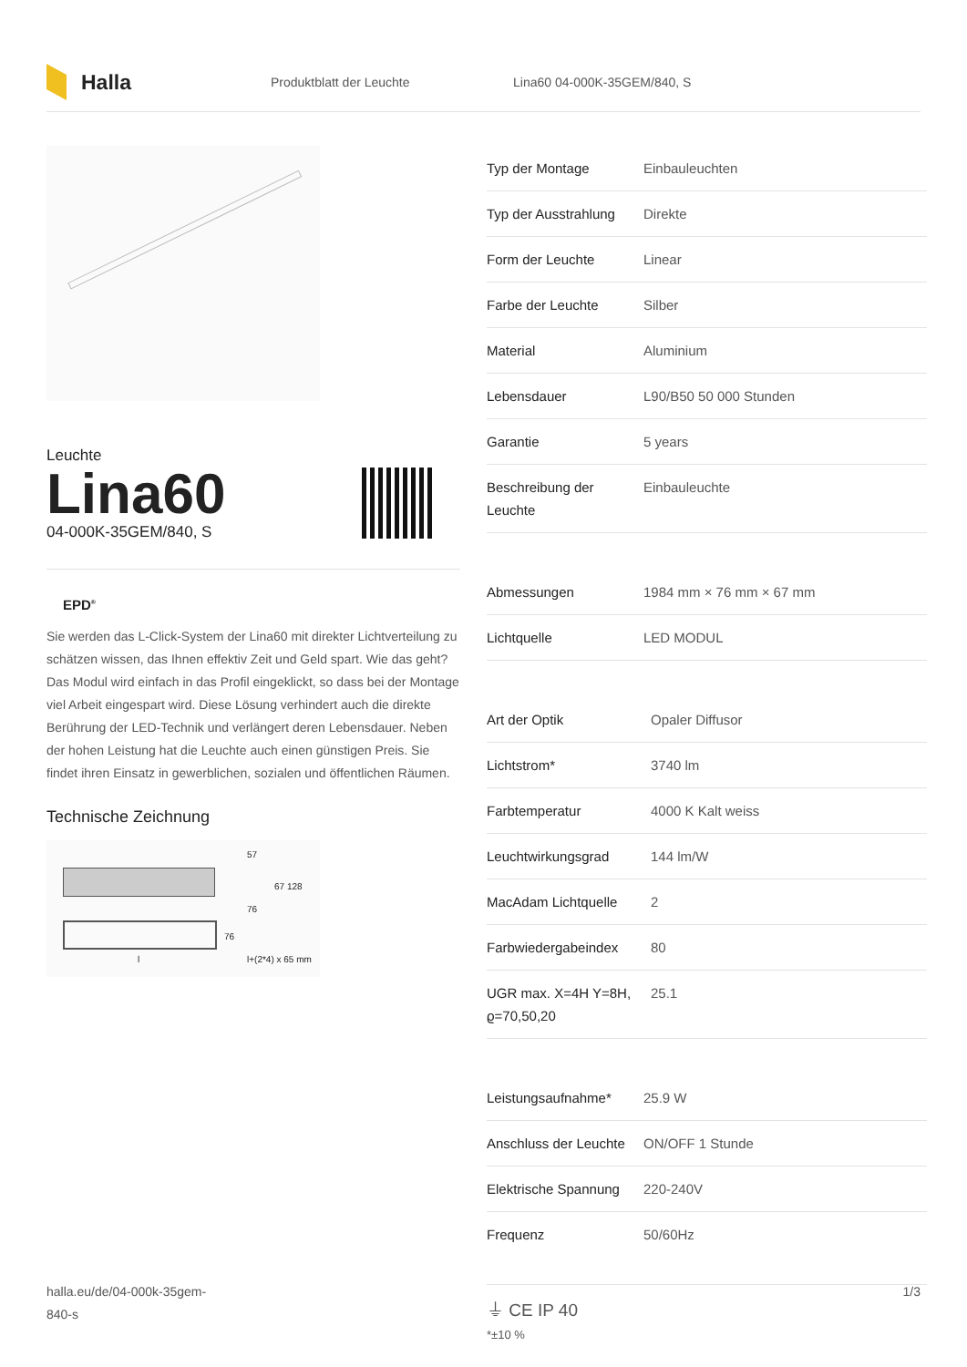Halla
Produktblatt der Leuchte Lina60 04-000K-35GEM/840, S
Leuchte
Lina60
04-000K-35GEM/840, S
EPD<sup>®</sup>
Sie werden das L-Click-System der Lina60 mit direkter Lichtverteilung zu schätzen wissen, das Ihnen effektiv Zeit und Geld spart. Wie das geht? Das Modul wird einfach in das Profil eingeklickt, so dass bei der Montage viel Arbeit eingespart wird. Diese Lösung verhindert auch die direkte Berührung der LED-Technik und verlängert deren Lebensdauer. Neben der hohen Leistung hat die Leuchte auch einen günstigen Preis. Sie findet ihren Einsatz in gewerblichen, sozialen und öffentlichen Räumen.
Technische Zeichnung
57
67 128
76
76
l+(2*4) x 65 mm
l
| Typ der Montage | Einbauleuchten |
| Typ der Ausstrahlung | Direkte |
| Form der Leuchte | Linear |
| Farbe der Leuchte | Silber |
| Material | Aluminium |
| Lebensdauer | L90/B50 50 000 Stunden |
| Garantie | 5 years |
| Beschreibung der Leuchte | Einbauleuchte |
| Abmessungen | 1984 mm × 76 mm × 67 mm |
| Lichtquelle | LED MODUL |
| Art der Optik | Opaler Diffusor |
| Lichtstrom* | 3740 lm |
| Farbtemperatur | 4000 K Kalt weiss |
| Leuchtwirkungsgrad | 144 lm/W |
| MacAdam Lichtquelle | 2 |
| Farbwiedergabeindex | 80 |
| UGR max. X=4H Y=8H, ϱ=70,50,20 | 25.1 |
| Leistungsaufnahme* | 25.9 W |
| Anschluss der Leuchte | ON/OFF 1 Stunde |
| Elektrische Spannung | 220-240V |
| Frequenz | 50/60Hz |
⏚ CE IP 40
*±10 %
halla.eu/de/04-000k-35gem-
840-s 1/3